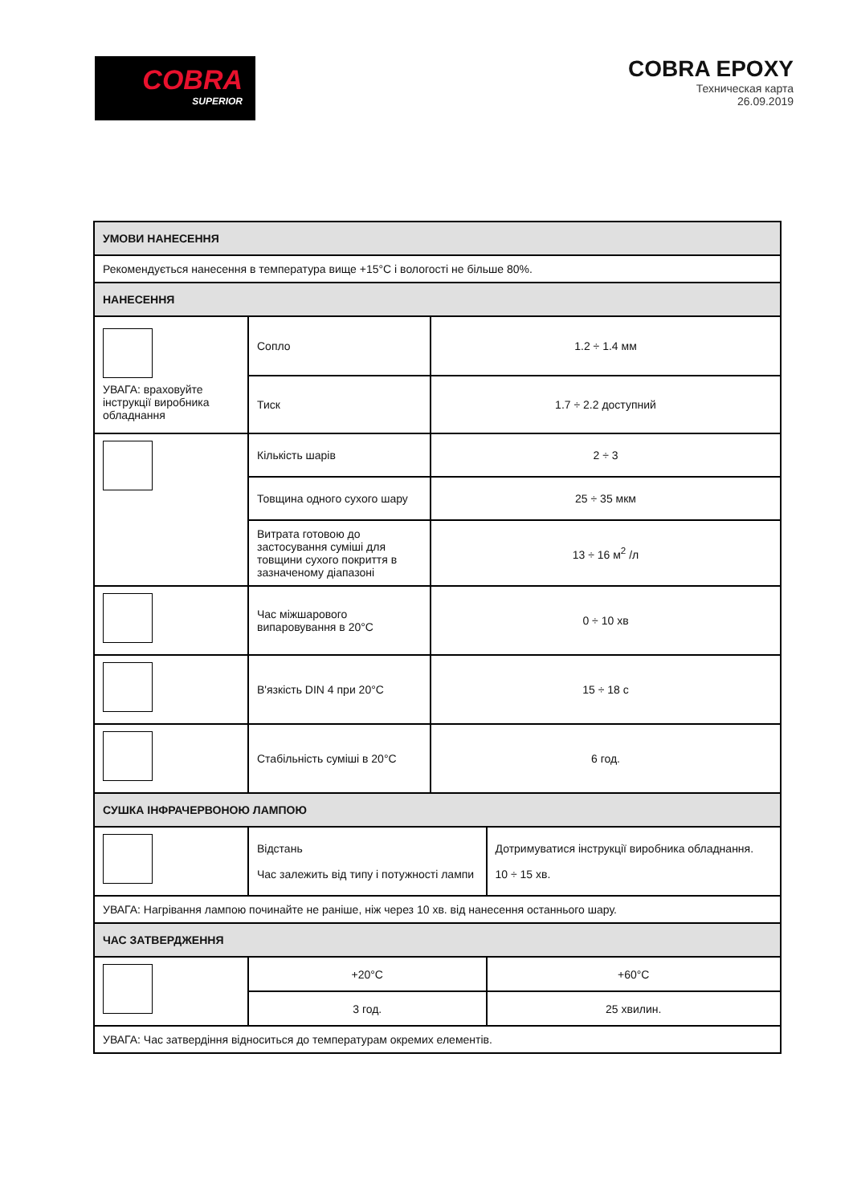COBRA
SUPERIOR
COBRA EPOXY
Техническая карта
26.09.2019
| УМОВИ НАНЕСЕННЯ | | | |
| --- | --- | --- | --- |
| Рекомендується нанесення в температура вище +15°С і вологості не більше 80%. | | | |
| НАНЕСЕННЯ | | | |
| УВАГА: враховуйте інструкції виробника обладнання | Сопло | 1.2 ÷ 1.4 мм | |
| | Тиск | 1.7 ÷ 2.2 доступний | |
| | Кількість шарів | 2 ÷ 3 | |
| | Товщина одного сухого шару | 25 ÷ 35 мкм | |
| | Витрата готовою до застосування суміші для товщини сухого покриття в зазначеному діапазоні | 13 ÷ 16 м<sup>2</sup> /л | |
| | Час міжшарового випаровування в 20°С | 0 ÷ 10 хв | |
| | В'язкість DIN 4 при 20°С | 15 ÷ 18 с | |
| | Стабільність суміші в 20°С | 6 год. | |
| СУШКА ІНФРАЧЕРВОНОЮ ЛАМПОЮ | | | |
| | Відстань Час залежить від типу і потужності лампи | | Дотримуватися інструкції виробника обладнання. 10 ÷ 15 хв. |
| УВАГА: Нагрівання лампою починайте не раніше, ніж через 10 хв. від нанесення останнього шару. | | | |
| ЧАС ЗАТВЕРДЖЕННЯ | | | |
| | +20°С | | +60°С |
| | 3 год. | | 25 хвилин. |
| УВАГА: Час затвердіння відноситься до температурам окремих елементів. | | | |